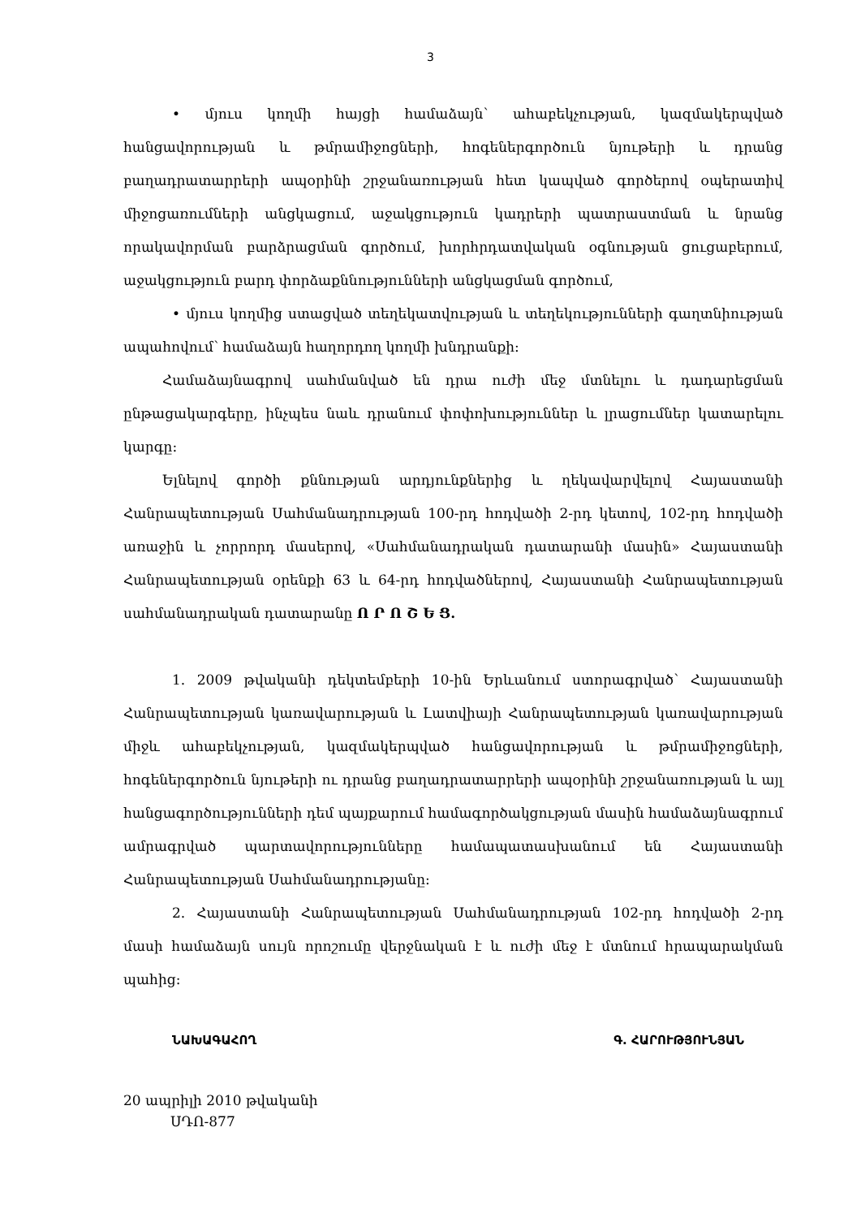3
• մյուս կողմի հայցի համաձայն՝ ահաբեկչության, կազմակերպված հանցավորության և թմրամիջոցների, հոգեներգործուն նյութերի և դրանց բաղադրատարրերի ապօրինի շրջանառության հետ կապված գործերով օպերատիվ միջոցառումների անցկացում, աջակցություն կադրերի պատրաստման և նրանց որակավորման բարձրացման գործում, խորհրդատվական օգնության ցուցաբերում, աջակցություն բարդ փորձաքննությունների անցկացման գործում,
• մյուս կողմից ստացված տեղեկատվության և տեղեկությունների գաղտնիության ապահովում՝ համաձայն հաղորդող կողմի խնդրանքի:
Համաձայնագրով սահմանված են դրա ուժի մեջ մտնելու և դադարեցման ընթացակարգերը, ինչպես նաև դրանում փոփոխություններ և լրացումներ կատարելու կարգը:
Ելնելով գործի քննության արդյունքներից և ղեկավարվելով Հայաստանի Հանրապետության Սահմանադրության 100-րդ հոդվածի 2-րդ կետով, 102-րդ հոդվածի առաջին և չորրորդ մասերով, «Սահմանադրական դատարանի մասին» Հայաստանի Հանրապետության օրենքի 63 և 64-րդ հոդվածներով, Հայաստանի Հանրապետության սահմանադրական դատարանը Ո Ր Ո Շ Ե Ց.
1. 2009 թվականի դեկտեմբերի 10-ին Երևանում ստորագրված՝ Հայաստանի Հանրապետության կառավարության և Լատվիայի Հանրապետության կառավարության միջև ահաբեկչության, կազմակերպված հանցավորության և թմրամիջոցների, հոգեներգործուն նյութերի ու դրանց բաղադրատարրերի ապօրինի շրջանառության և այլ հանցագործությունների դեմ պայքարում համագործակցության մասին համաձայնագրում ամրագրված պարտավորությունները համապատասխանում են Հայաստանի Հանրապետության Սահմանադրությանը:
2. Հայաստանի Հանրապետության Սահմանադրության 102-րդ հոդվածի 2-րդ մասի համաձայն սույն որոշումը վերջնական է և ուժի մեջ է մտնում հրապարակման պահից:
ՆԱԽԱԳԱՀՈՂ Գ. ՀԱՐՈՒԹՅՈՒՆՅԱՆ
20 ապրիլի 2010 թվականի
ՍԴՈ-877